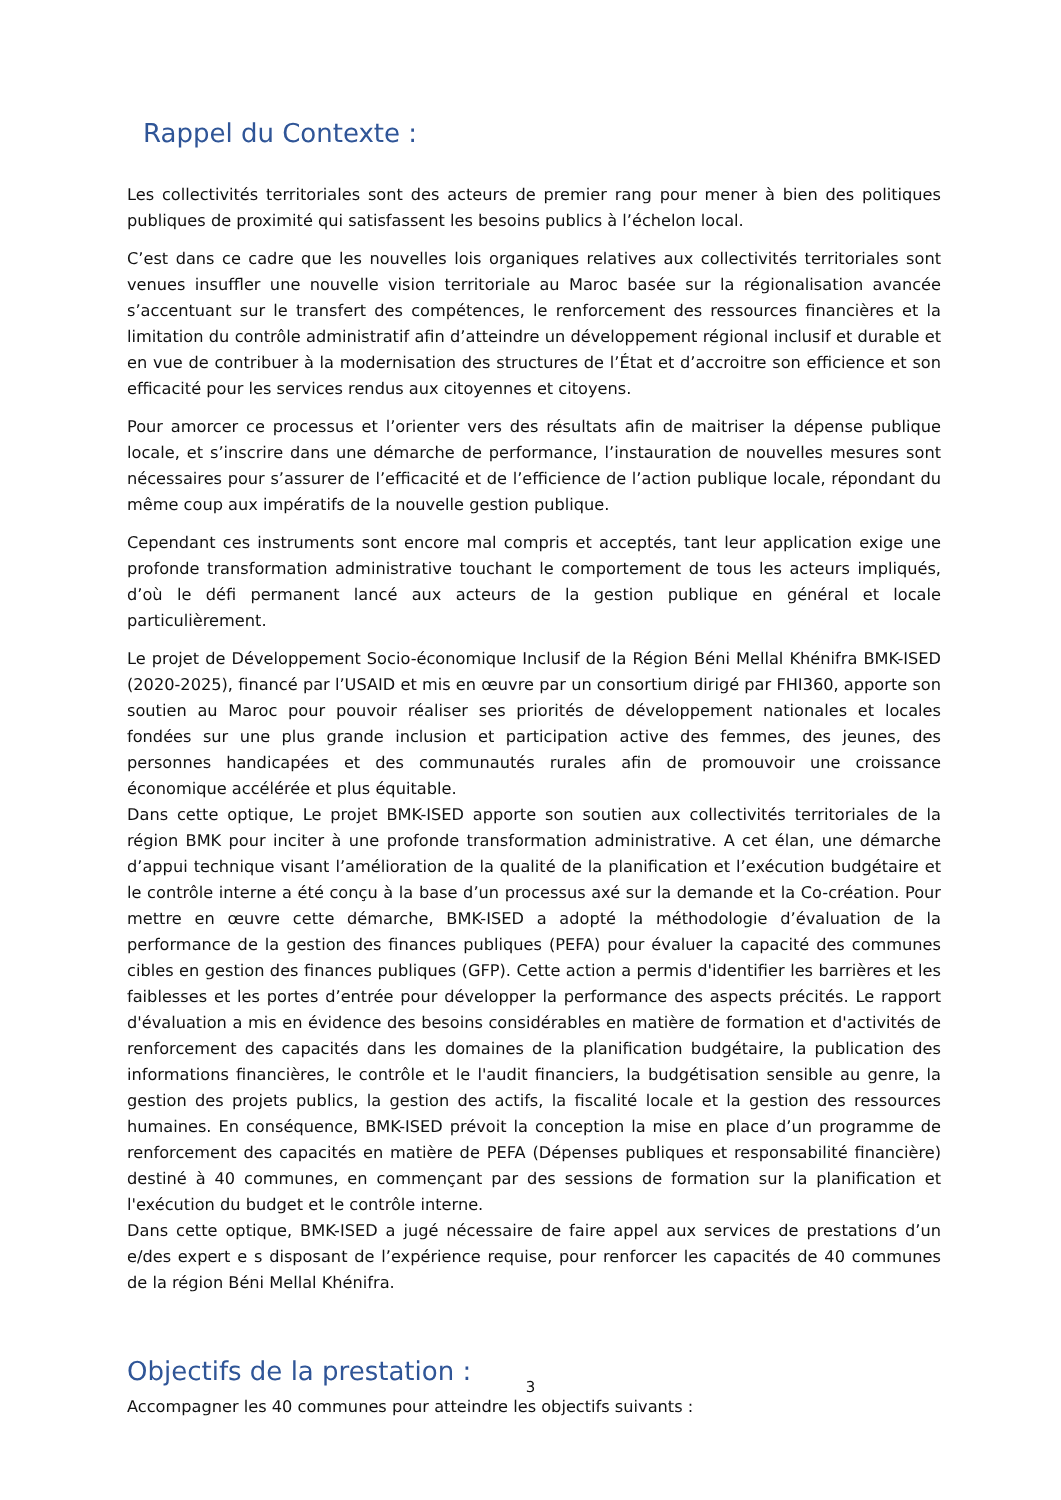Rappel du Contexte :
Les collectivités territoriales sont des acteurs de premier rang pour mener à bien des politiques publiques de proximité qui satisfassent les besoins publics à l’échelon local.
C’est dans ce cadre que les nouvelles lois organiques relatives aux collectivités territoriales sont venues insuffler une nouvelle vision territoriale au Maroc basée sur la régionalisation avancée s’accentuant sur le transfert des compétences, le renforcement des ressources financières et la limitation du contrôle administratif afin d’atteindre un développement régional inclusif et durable et en vue de contribuer à la modernisation des structures de l’État et d’accroitre son efficience et son efficacité pour les services rendus aux citoyennes et citoyens.
Pour amorcer ce processus et l’orienter vers des résultats afin de maitriser la dépense publique locale, et s’inscrire dans une démarche de performance, l’instauration de nouvelles mesures sont nécessaires pour s’assurer de l’efficacité et de l’efficience de l’action publique locale, répondant du même coup aux impératifs de la nouvelle gestion publique.
Cependant ces instruments sont encore mal compris et acceptés, tant leur application exige une profonde transformation administrative touchant le comportement de tous les acteurs impliqués, d’où le défi permanent lancé aux acteurs de la gestion publique en général et locale particulièrement.
Le projet de Développement Socio-économique Inclusif de la Région Béni Mellal Khénifra BMK-ISED (2020-2025), financé par l’USAID et mis en œuvre par un consortium dirigé par FHI360, apporte son soutien au Maroc pour pouvoir réaliser ses priorités de développement nationales et locales fondées sur une plus grande inclusion et participation active des femmes, des jeunes, des personnes handicapées et des communautés rurales afin de promouvoir une croissance économique accélérée et plus équitable.
Dans cette optique, Le projet BMK-ISED apporte son soutien aux collectivités territoriales de la région BMK pour inciter à une profonde transformation administrative. A cet élan, une démarche d’appui technique visant l’amélioration de la qualité de la planification et l’exécution budgétaire et le contrôle interne a été conçu à la base d’un processus axé sur la demande et la Co-création. Pour mettre en œuvre cette démarche, BMK-ISED a adopté la méthodologie d’évaluation de la performance de la gestion des finances publiques (PEFA) pour évaluer la capacité des communes cibles en gestion des finances publiques (GFP). Cette action a permis d'identifier les barrières et les faiblesses et les portes d’entrée pour développer la performance des aspects précités. Le rapport d'évaluation a mis en évidence des besoins considérables en matière de formation et d'activités de renforcement des capacités dans les domaines de la planification budgétaire, la publication des informations financières, le contrôle et le l'audit financiers, la budgétisation sensible au genre, la gestion des projets publics, la gestion des actifs, la fiscalité locale et la gestion des ressources humaines. En conséquence, BMK-ISED prévoit la conception la mise en place d’un programme de renforcement des capacités en matière de PEFA (Dépenses publiques et responsabilité financière) destiné à 40 communes, en commençant par des sessions de formation sur la planification et l'exécution du budget et le contrôle interne.
Dans cette optique, BMK-ISED a jugé nécessaire de faire appel aux services de prestations d’un e/des expert e s disposant de l’expérience requise, pour renforcer les capacités de 40 communes de la région Béni Mellal Khénifra.
Objectifs de la prestation :
Accompagner les 40 communes pour atteindre les objectifs suivants :
3